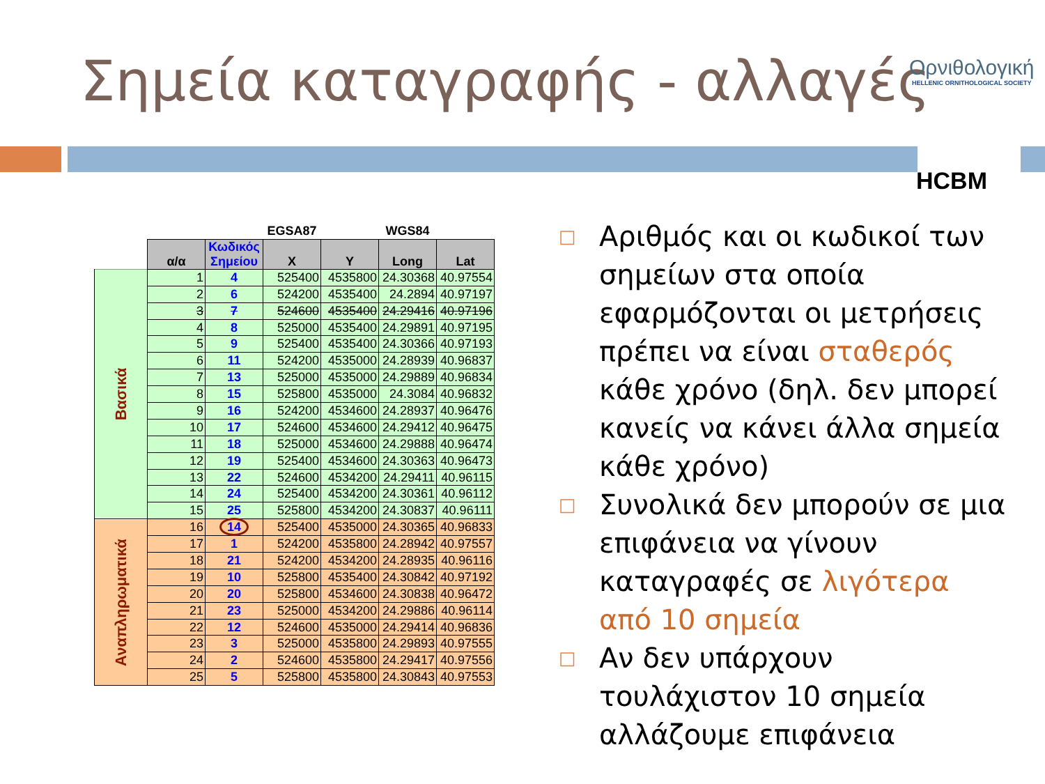Σημεία καταγραφής - αλλαγές
Ορνιθολογική
HELLENIC ORNITHOLOGICAL SOCIETY
HCBM
| | | | EGSA87 | | WGS84 | |
| | α/α | Κωδικός Σημείου | X | Y | Long | Lat |
| Βασικά | 1 | 4 | 525400 | 4535800 | 24.30368 | 40.97554 |
| | 2 | 6 | 524200 | 4535400 | 24.2894 | 40.97197 |
| | 3 | 7 | 524600 | 4535400 | 24.29416 | 40.97196 |
| | 4 | 8 | 525000 | 4535400 | 24.29891 | 40.97195 |
| | 5 | 9 | 525400 | 4535400 | 24.30366 | 40.97193 |
| | 6 | 11 | 524200 | 4535000 | 24.28939 | 40.96837 |
| | 7 | 13 | 525000 | 4535000 | 24.29889 | 40.96834 |
| | 8 | 15 | 525800 | 4535000 | 24.3084 | 40.96832 |
| | 9 | 16 | 524200 | 4534600 | 24.28937 | 40.96476 |
| | 10 | 17 | 524600 | 4534600 | 24.29412 | 40.96475 |
| | 11 | 18 | 525000 | 4534600 | 24.29888 | 40.96474 |
| | 12 | 19 | 525400 | 4534600 | 24.30363 | 40.96473 |
| | 13 | 22 | 524600 | 4534200 | 24.29411 | 40.96115 |
| | 14 | 24 | 525400 | 4534200 | 24.30361 | 40.96112 |
| | 15 | 25 | 525800 | 4534200 | 24.30837 | 40.96111 |
| Αναπληρωματικά | 16 | 14 | 525400 | 4535000 | 24.30365 | 40.96833 |
| | 17 | 1 | 524200 | 4535800 | 24.28942 | 40.97557 |
| | 18 | 21 | 524200 | 4534200 | 24.28935 | 40.96116 |
| | 19 | 10 | 525800 | 4535400 | 24.30842 | 40.97192 |
| | 20 | 20 | 525800 | 4534600 | 24.30838 | 40.96472 |
| | 21 | 23 | 525000 | 4534200 | 24.29886 | 40.96114 |
| | 22 | 12 | 524600 | 4535000 | 24.29414 | 40.96836 |
| | 23 | 3 | 525000 | 4535800 | 24.29893 | 40.97555 |
| | 24 | 2 | 524600 | 4535800 | 24.29417 | 40.97556 |
| | 25 | 5 | 525800 | 4535800 | 24.30843 | 40.97553 |
□ Αριθμός και οι κωδικοί των σημείων στα οποία εφαρμόζονται οι μετρήσεις πρέπει να είναι σταθερός κάθε χρόνο (δηλ. δεν μπορεί κανείς να κάνει άλλα σημεία κάθε χρόνο)
□ Συνολικά δεν μπορούν σε μια επιφάνεια να γίνουν καταγραφές σε λιγότερα από 10 σημεία
□ Αν δεν υπάρχουν τουλάχιστον 10 σημεία αλλάζουμε επιφάνεια